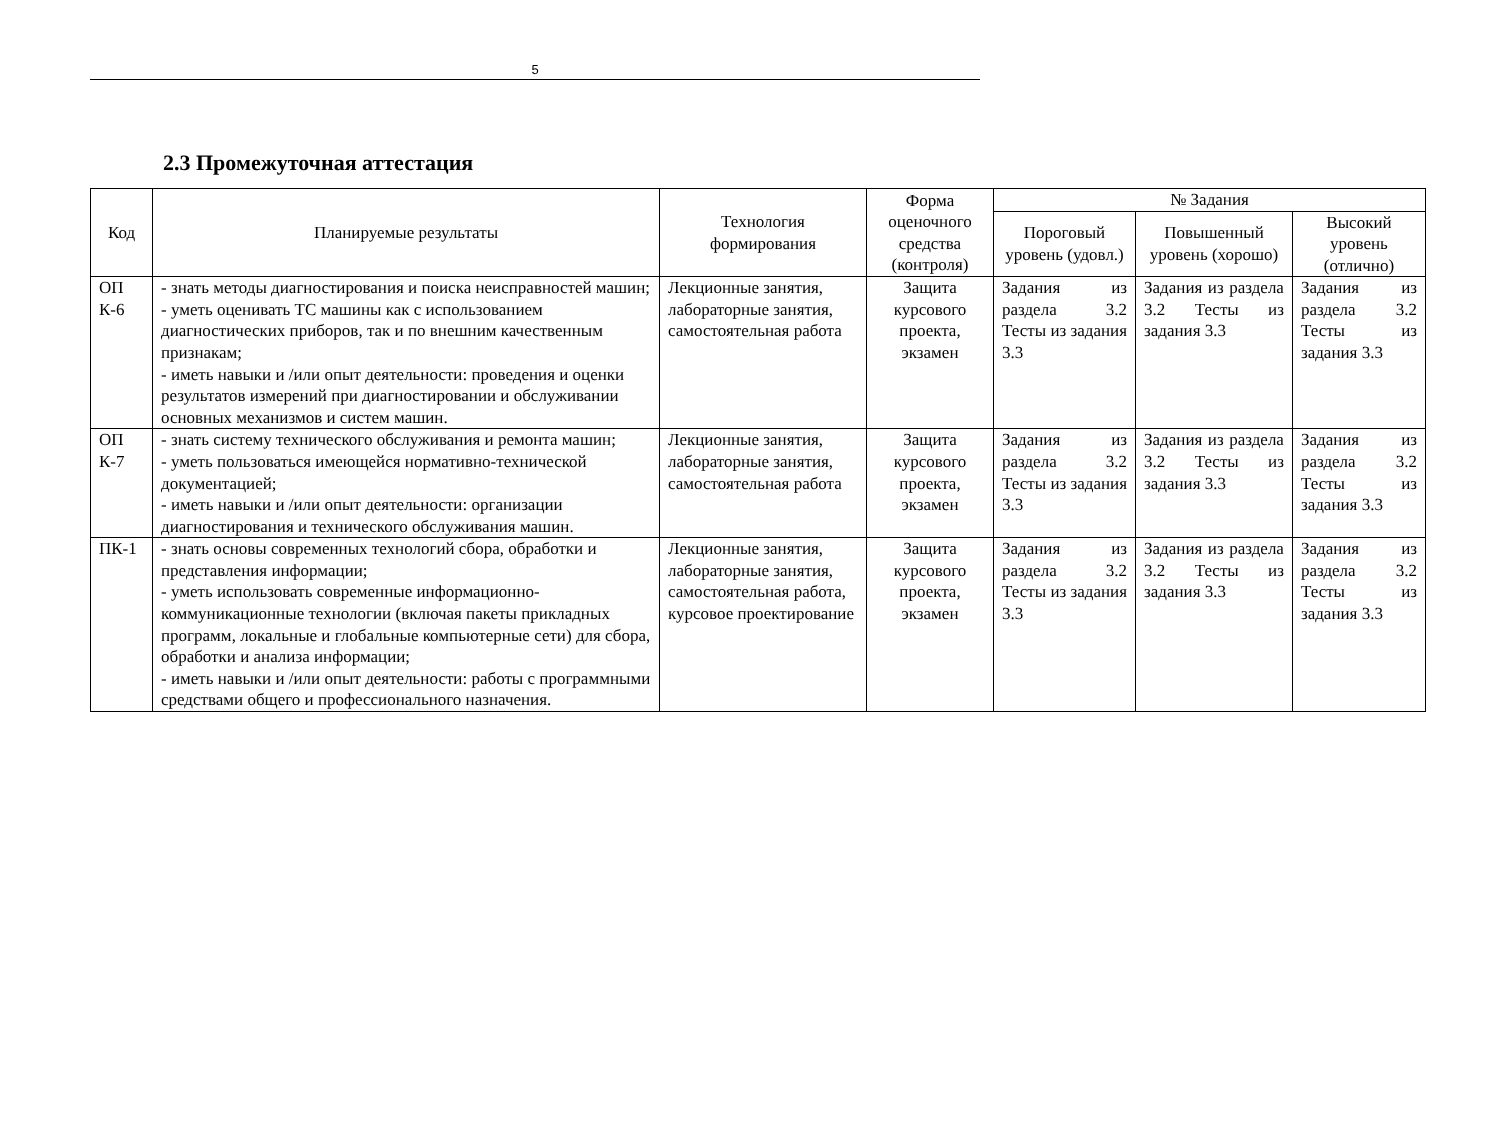5
2.3 Промежуточная аттестация
| Код | Планируемые результаты | Технология формирования | Форма оценочного средства (контроля) | № Задания | | |
| --- | --- | --- | --- | --- | --- | --- |
| | | | | Пороговый уровень (удовл.) | Повышенный уровень (хорошо) | Высокий уровень (отлично) |
| ОП К-6 | - знать методы диагностирования и поиска неисправностей машин; - уметь оценивать ТС машины как с использованием диагностических приборов, так и по внешним качественным признакам; - иметь навыки и /или опыт деятельности: проведения и оценки результатов измерений при диагностировании и обслуживании основных механизмов и систем машин. | Лекционные занятия, лабораторные занятия, самостоятельная работа | Защита курсового проекта, экзамен | Задания из раздела 3.2 Тесты из задания 3.3 | Задания из раздела 3.2 Тесты из задания 3.3 | Задания из раздела 3.2 Тесты из задания 3.3 |
| ОП К-7 | - знать систему технического обслуживания и ремонта машин; - уметь пользоваться имеющейся нормативно-технической документацией; - иметь навыки и /или опыт деятельности: организации диагностирования и технического обслуживания машин. | Лекционные занятия, лабораторные занятия, самостоятельная работа | Защита курсового проекта, экзамен | Задания из раздела 3.2 Тесты из задания 3.3 | Задания из раздела 3.2 Тесты из задания 3.3 | Задания из раздела 3.2 Тесты из задания 3.3 |
| ПК-1 | - знать основы современных технологий сбора, обработки и представления информации; - уметь использовать современные информационно-коммуникационные технологии (включая пакеты прикладных программ, локальные и глобальные компьютерные сети) для сбора, обработки и анализа информации; - иметь навыки и /или опыт деятельности: работы с программными средствами общего и профессионального назначения. | Лекционные занятия, лабораторные занятия, самостоятельная работа, курсовое проектирование | Защита курсового проекта, экзамен | Задания из раздела 3.2 Тесты из задания 3.3 | Задания из раздела 3.2 Тесты из задания 3.3 | Задания из раздела 3.2 Тесты из задания 3.3 |